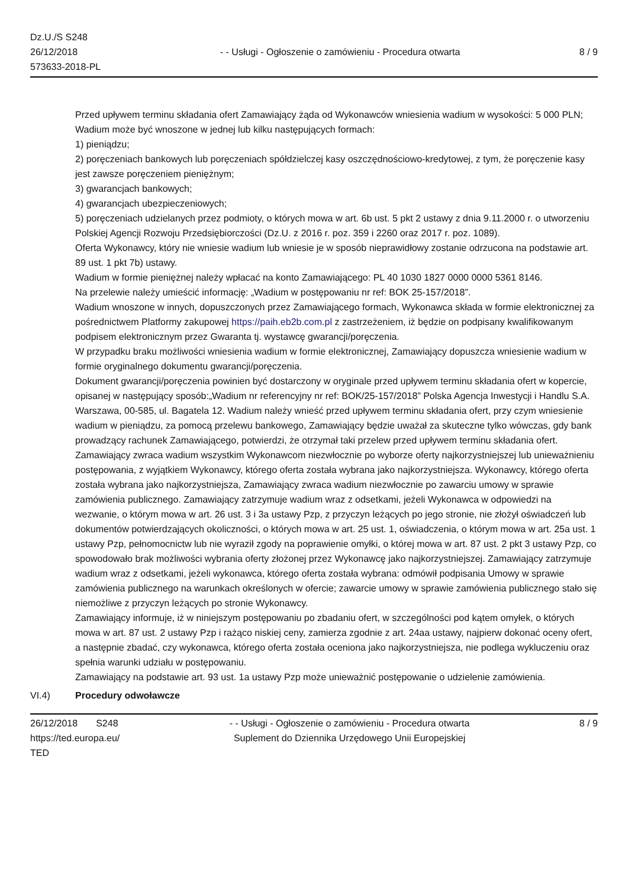Dz.U./S S248
26/12/2018
573633-2018-PL
- - Usługi - Ogłoszenie o zamówieniu - Procedura otwarta
8 / 9
Przed upływem terminu składania ofert Zamawiający żąda od Wykonawców wniesienia wadium w wysokości: 5 000 PLN;
Wadium może być wnoszone w jednej lub kilku następujących formach:
1) pieniądzu;
2) poręczeniach bankowych lub poręczeniach spółdzielczej kasy oszczędnościowo-kredytowej, z tym, że poręczenie kasy jest zawsze poręczeniem pieniężnym;
3) gwarancjach bankowych;
4) gwarancjach ubezpieczeniowych;
5) poręczeniach udzielanych przez podmioty, o których mowa w art. 6b ust. 5 pkt 2 ustawy z dnia 9.11.2000 r. o utworzeniu Polskiej Agencji Rozwoju Przedsiębiorczości (Dz.U. z 2016 r. poz. 359 i 2260 oraz 2017 r. poz. 1089).
Oferta Wykonawcy, który nie wniesie wadium lub wniesie je w sposób nieprawidłowy zostanie odrzucona na podstawie art. 89 ust. 1 pkt 7b) ustawy.
Wadium w formie pieniężnej należy wpłacać na konto Zamawiającego: PL 40 1030 1827 0000 0000 5361 8146.
Na przelewie należy umieścić informację: „Wadium w postępowaniu nr ref: BOK 25-157/2018”.
Wadium wnoszone w innych, dopuszczonych przez Zamawiającego formach, Wykonawca składa w formie elektronicznej za pośrednictwem Platformy zakupowej https://paih.eb2b.com.pl z zastrzeżeniem, iż będzie on podpisany kwalifikowanym podpisem elektronicznym przez Gwaranta tj. wystawcę gwarancji/poręczenia.
W przypadku braku możliwości wniesienia wadium w formie elektronicznej, Zamawiający dopuszcza wniesienie wadium w formie oryginalnego dokumentu gwarancji/poręczenia.
Dokument gwarancji/poręczenia powinien być dostarczony w oryginale przed upływem terminu składania ofert w kopercie, opisanej w następujący sposób:„Wadium nr referencyjny nr ref: BOK/25-157/2018” Polska Agencja Inwestycji i Handlu S.A. Warszawa, 00-585, ul. Bagatela 12. Wadium należy wnieść przed upływem terminu składania ofert, przy czym wniesienie wadium w pieniądzu, za pomocą przelewu bankowego, Zamawiający będzie uważał za skuteczne tylko wówczas, gdy bank prowadzący rachunek Zamawiającego, potwierdzi, że otrzymał taki przelew przed upływem terminu składania ofert. Zamawiający zwraca wadium wszystkim Wykonawcom niezwłocznie po wyborze oferty najkorzystniejszej lub unieważnieniu postępowania, z wyjątkiem Wykonawcy, którego oferta została wybrana jako najkorzystniejsza. Wykonawcy, którego oferta została wybrana jako najkorzystniejsza, Zamawiający zwraca wadium niezwłocznie po zawarciu umowy w sprawie zamówienia publicznego. Zamawiający zatrzymuje wadium wraz z odsetkami, jeżeli Wykonawca w odpowiedzi na wezwanie, o którym mowa w art. 26 ust. 3 i 3a ustawy Pzp, z przyczyn leżących po jego stronie, nie złożył oświadczeń lub dokumentów potwierdzających okoliczności, o których mowa w art. 25 ust. 1, oświadczenia, o którym mowa w art. 25a ust. 1 ustawy Pzp, pełnomocnictw lub nie wyraził zgody na poprawienie omyłki, o której mowa w art. 87 ust. 2 pkt 3 ustawy Pzp, co spowodowało brak możliwości wybrania oferty złożonej przez Wykonawcę jako najkorzystniejszej. Zamawiający zatrzymuje wadium wraz z odsetkami, jeżeli wykonawca, którego oferta została wybrana: odmówił podpisania Umowy w sprawie zamówienia publicznego na warunkach określonych w ofercie; zawarcie umowy w sprawie zamówienia publicznego stało się niemożliwe z przyczyn leżących po stronie Wykonawcy.
Zamawiający informuje, iż w niniejszym postępowaniu po zbadaniu ofert, w szczególności pod kątem omyłek, o których mowa w art. 87 ust. 2 ustawy Pzp i rażąco niskiej ceny, zamierza zgodnie z art. 24aa ustawy, najpierw dokonać oceny ofert, a następnie zbadać, czy wykonawca, którego oferta została oceniona jako najkorzystniejsza, nie podlega wykluczeniu oraz spełnia warunki udziału w postępowaniu.
Zamawiający na podstawie art. 93 ust. 1a ustawy Pzp może unieważnić postępowanie o udzielenie zamówienia.
VI.4) Procedury odwoławcze
26/12/2018 S248
https://ted.europa.eu/
TED
- - Usługi - Ogłoszenie o zamówieniu - Procedura otwarta
Suplement do Dziennika Urzędowego Unii Europejskiej
8 / 9